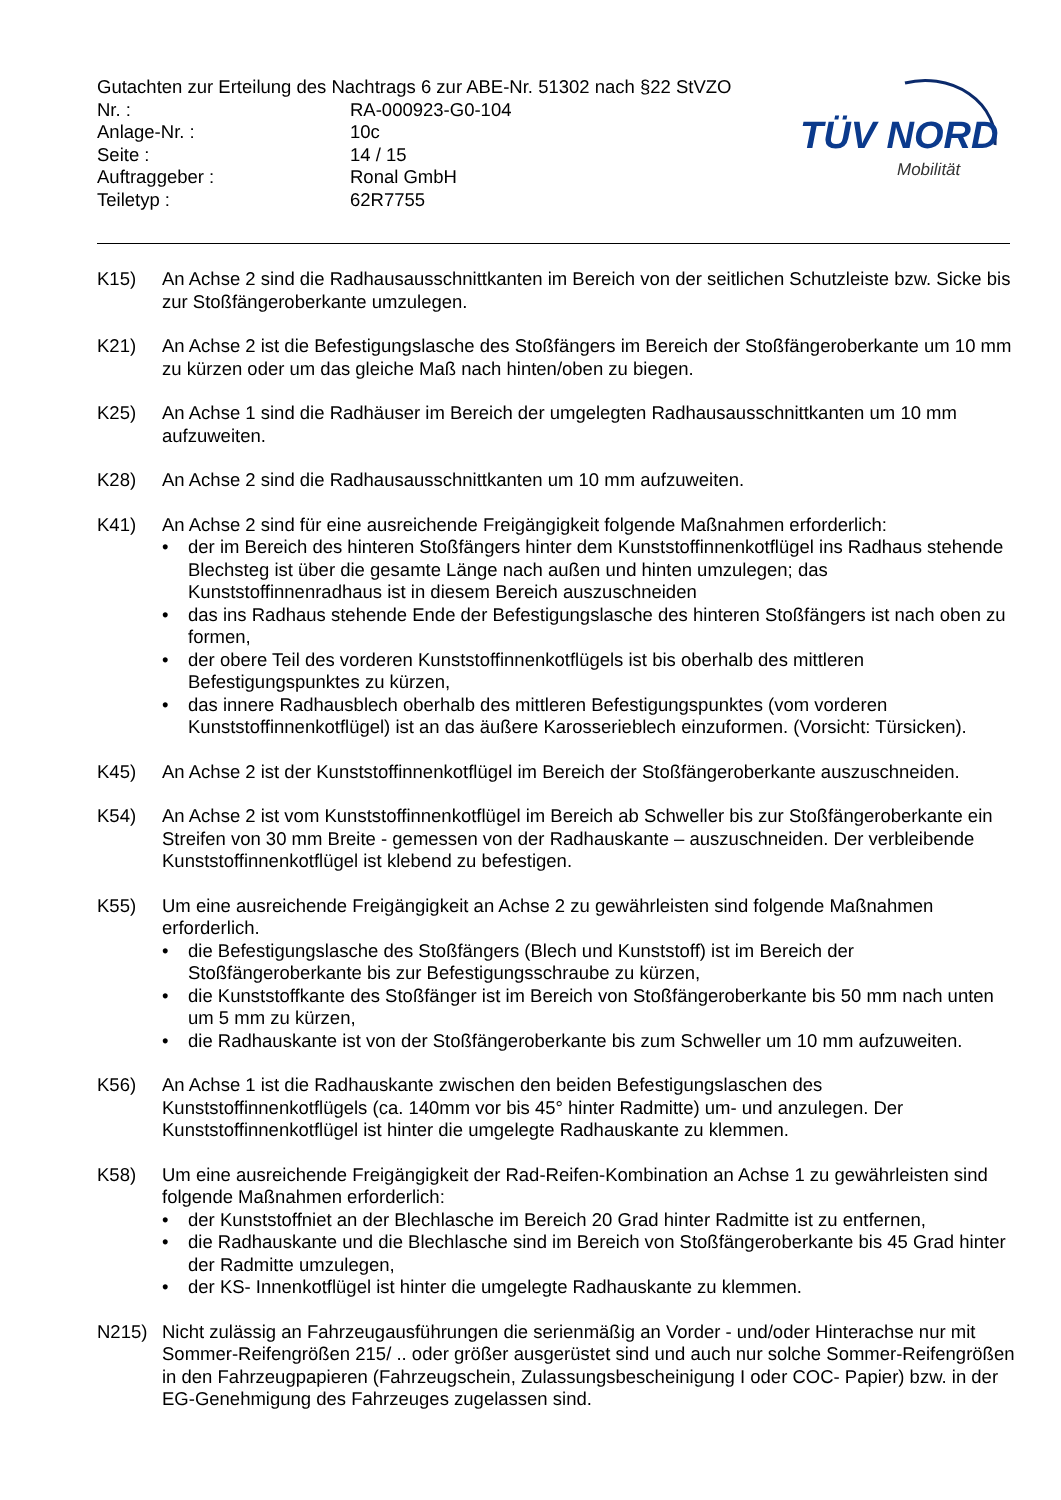Gutachten zur Erteilung des Nachtrags 6 zur ABE-Nr. 51302 nach §22 StVZO
Nr. : RA-000923-G0-104
Anlage-Nr. : 10c
Seite : 14 / 15
Auftraggeber : Ronal GmbH
Teiletyp : 62R7755
TÜV NORD
Mobilität
K15) An Achse 2 sind die Radhausausschnittkanten im Bereich von der seitlichen Schutzleiste bzw. Sicke bis zur Stoßfängeroberkante umzulegen.
K21) An Achse 2 ist die Befestigungslasche des Stoßfängers im Bereich der Stoßfängeroberkante um 10 mm zu kürzen oder um das gleiche Maß nach hinten/oben zu biegen.
K25) An Achse 1 sind die Radhäuser im Bereich der umgelegten Radhausausschnittkanten um 10 mm aufzuweiten.
K28) An Achse 2 sind die Radhausausschnittkanten um 10 mm aufzuweiten.
K41) An Achse 2 sind für eine ausreichende Freigängigkeit folgende Maßnahmen erforderlich:
• der im Bereich des hinteren Stoßfängers hinter dem Kunststoffinnenkotflügel ins Radhaus stehende Blechsteg ist über die gesamte Länge nach außen und hinten umzulegen; das Kunststoffinnenradhaus ist in diesem Bereich auszuschneiden
• das ins Radhaus stehende Ende der Befestigungslasche des hinteren Stoßfängers ist nach oben zu formen,
• der obere Teil des vorderen Kunststoffinnenkotflügels ist bis oberhalb des mittleren Befestigungspunktes zu kürzen,
• das innere Radhausblech oberhalb des mittleren Befestigungspunktes (vom vorderen Kunststoffinnenkotflügel) ist an das äußere Karosserieblech einzuformen. (Vorsicht: Türsicken).
K45) An Achse 2 ist der Kunststoffinnenkotflügel im Bereich der Stoßfängeroberkante auszuschneiden.
K54) An Achse 2 ist vom Kunststoffinnenkotflügel im Bereich ab Schweller bis zur Stoßfängeroberkante ein Streifen von 30 mm Breite - gemessen von der Radhauskante – auszuschneiden. Der verbleibende Kunststoffinnenkotflügel ist klebend zu befestigen.
K55) Um eine ausreichende Freigängigkeit an Achse 2 zu gewährleisten sind folgende Maßnahmen erforderlich.
• die Befestigungslasche des Stoßfängers (Blech und Kunststoff) ist im Bereich der Stoßfängeroberkante bis zur Befestigungsschraube zu kürzen,
• die Kunststoffkante des Stoßfänger ist im Bereich von Stoßfängeroberkante bis 50 mm nach unten um 5 mm zu kürzen,
• die Radhauskante ist von der Stoßfängeroberkante bis zum Schweller um 10 mm aufzuweiten.
K56) An Achse 1 ist die Radhauskante zwischen den beiden Befestigungslaschen des Kunststoffinnenkotflügels (ca. 140mm vor bis 45° hinter Radmitte) um- und anzulegen. Der Kunststoffinnenkotflügel ist hinter die umgelegte Radhauskante zu klemmen.
K58) Um eine ausreichende Freigängigkeit der Rad-Reifen-Kombination an Achse 1 zu gewährleisten sind folgende Maßnahmen erforderlich:
• der Kunststoffniet an der Blechlasche im Bereich 20 Grad hinter Radmitte ist zu entfernen,
• die Radhauskante und die Blechlasche sind im Bereich von Stoßfängeroberkante bis 45 Grad hinter der Radmitte umzulegen,
• der KS- Innenkotflügel ist hinter die umgelegte Radhauskante zu klemmen.
N215) Nicht zulässig an Fahrzeugausführungen die serienmäßig an Vorder - und/oder Hinterachse nur mit Sommer-Reifengrößen 215/ .. oder größer ausgerüstet sind und auch nur solche Sommer-Reifengrößen in den Fahrzeugpapieren (Fahrzeugschein, Zulassungsbescheinigung I oder COC- Papier) bzw. in der EG-Genehmigung des Fahrzeuges zugelassen sind.